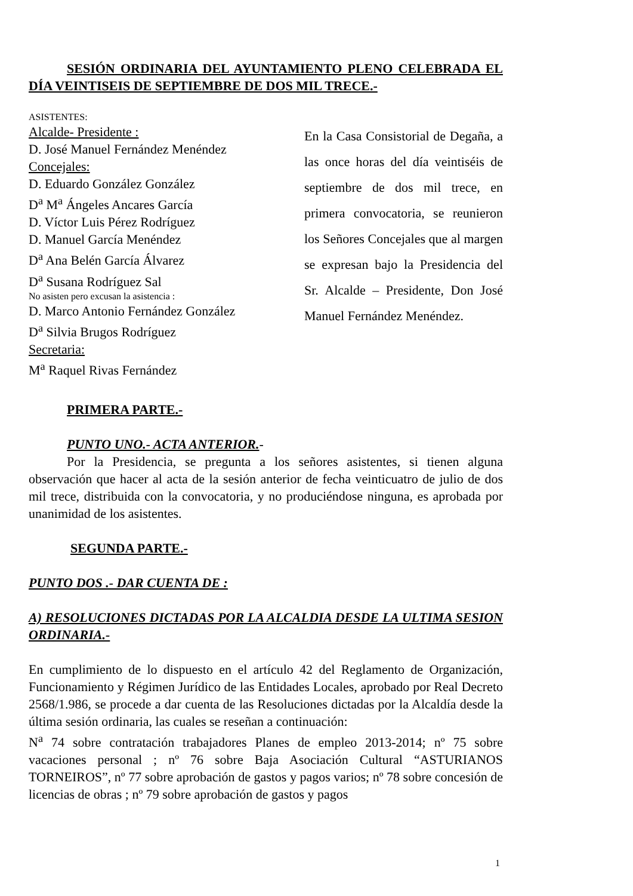SESIÓN ORDINARIA DEL AYUNTAMIENTO PLENO CELEBRADA EL DÍA VEINTISEIS DE SEPTIEMBRE DE DOS MIL TRECE.-
ASISTENTES:
Alcalde- Presidente :
D. José Manuel Fernández Menéndez
Concejales:
D. Eduardo González González
D<sup>a</sup> M<sup>a</sup> Ángeles Ancares García
D. Víctor Luis Pérez Rodríguez
D. Manuel García Menéndez
D<sup>a</sup> Ana Belén García Álvarez
D<sup>a</sup> Susana Rodríguez Sal
No asisten pero excusan la asistencia :
D. Marco Antonio Fernández González
D<sup>a</sup> Silvia Brugos Rodríguez
Secretaria:
M<sup>a</sup> Raquel Rivas Fernández
En la Casa Consistorial de Degaña, a las once horas del día veintiséis de septiembre de dos mil trece, en primera convocatoria, se reunieron los Señores Concejales que al margen se expresan bajo la Presidencia del Sr. Alcalde – Presidente, Don José Manuel Fernández Menéndez.
PRIMERA PARTE.-
PUNTO UNO.- ACTA ANTERIOR.-
Por la Presidencia, se pregunta a los señores asistentes, si tienen alguna observación que hacer al acta de la sesión anterior de fecha veinticuatro de julio de dos mil trece, distribuida con la convocatoria, y no produciéndose ninguna, es aprobada por unanimidad de los asistentes.
SEGUNDA PARTE.-
PUNTO DOS .- DAR CUENTA DE :
A) RESOLUCIONES DICTADAS POR LA ALCALDIA DESDE LA ULTIMA SESION ORDINARIA.-
En cumplimiento de lo dispuesto en el artículo 42 del Reglamento de Organización, Funcionamiento y Régimen Jurídico de las Entidades Locales, aprobado por Real Decreto 2568/1.986, se procede a dar cuenta de las Resoluciones dictadas por la Alcaldía desde la última sesión ordinaria, las cuales se reseñan a continuación:
N<sup>a</sup> 74 sobre contratación trabajadores Planes de empleo 2013-2014; nº 75 sobre vacaciones personal ; nº 76 sobre Baja Asociación Cultural “ASTURIANOS TORNEIROS”, nº 77 sobre aprobación de gastos y pagos varios; nº 78 sobre concesión de licencias de obras ; nº 79 sobre aprobación de gastos y pagos
1